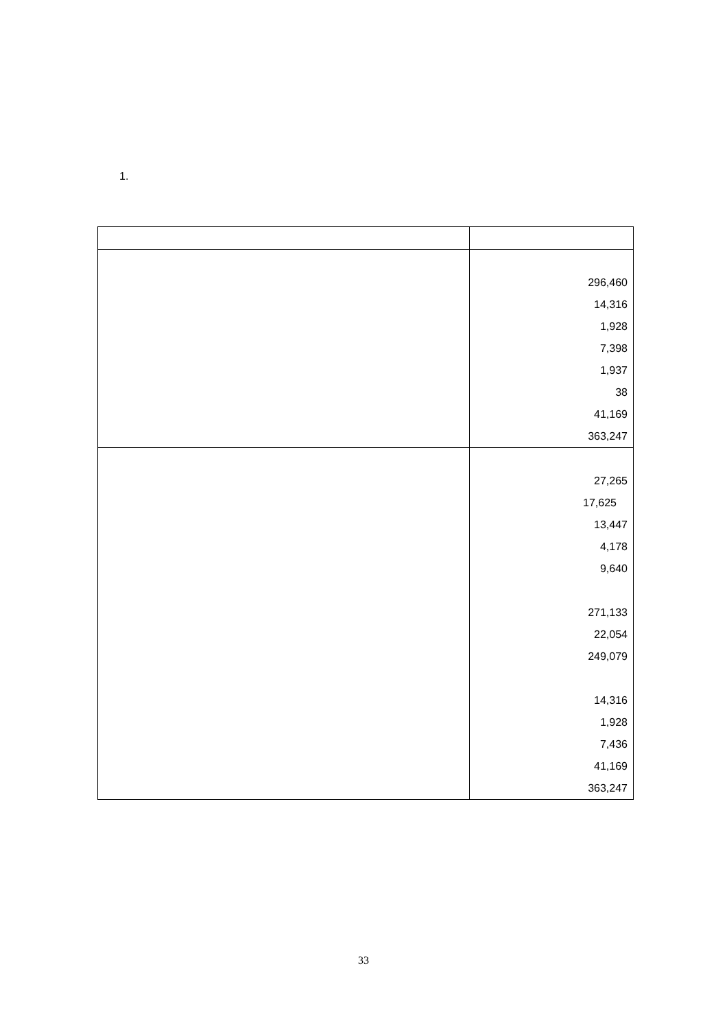1.
| | 296,460 |
| | 14,316 |
| | 1,928 |
| | 7,398 |
| | 1,937 |
| | 38 |
| | 41,169 |
| | 363,247 |
| | 27,265 |
| | 17,625 |
| | 13,447 |
| | 4,178 |
| | 9,640 |
| | 271,133 |
| | 22,054 |
| | 249,079 |
| | 14,316 |
| | 1,928 |
| | 7,436 |
| | 41,169 |
| | 363,247 |
33